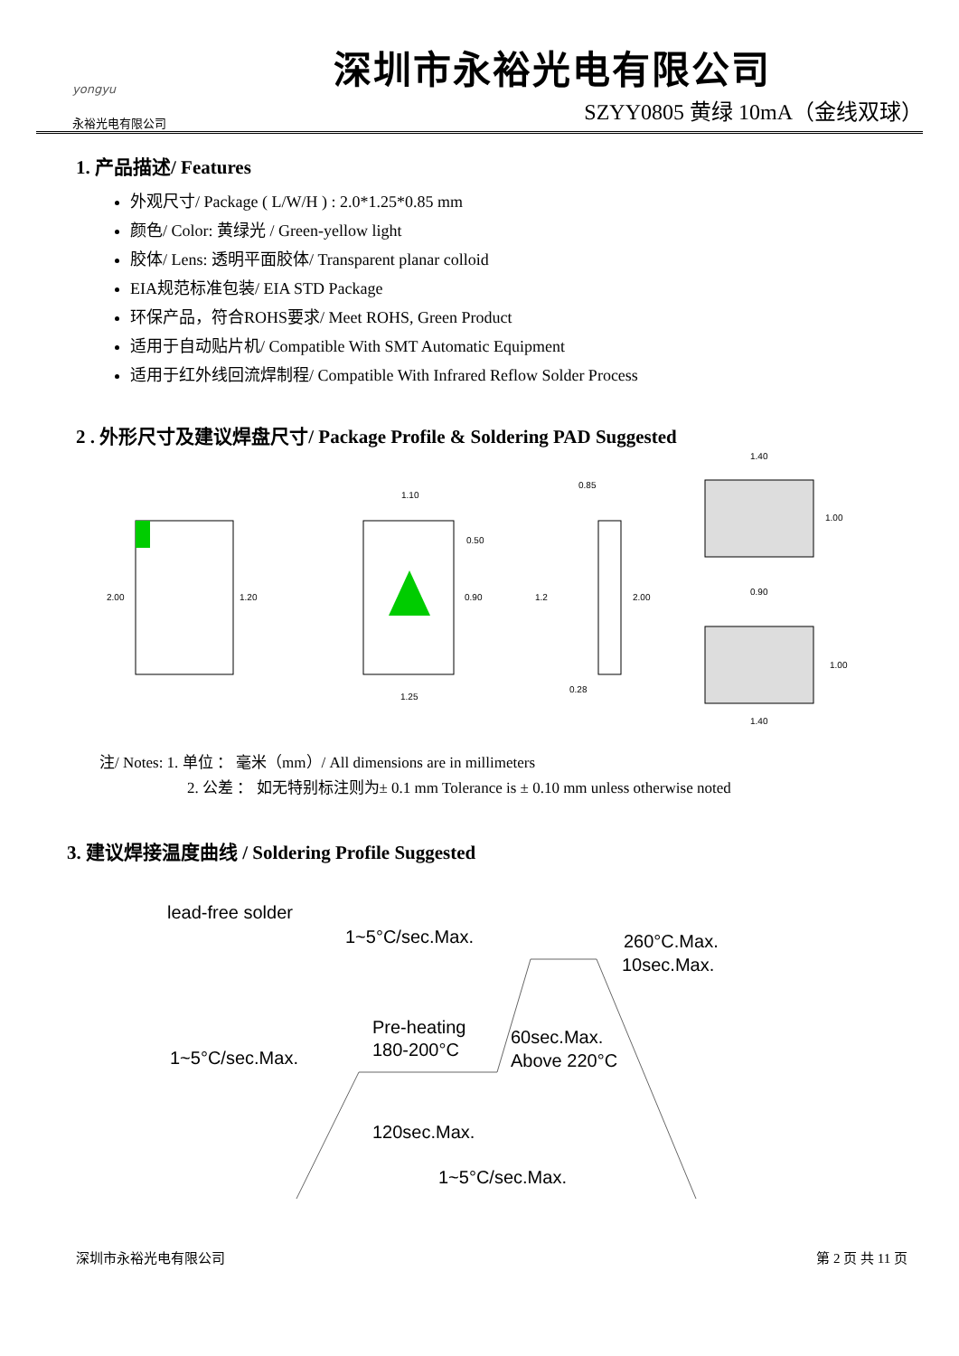yongyu
永裕光电有限公司
深圳市永裕光电有限公司
SZYY0805 黄绿 10mA（金线双球）
1. 产品描述/ Features
外观尺寸/ Package ( L/W/H ) : 2.0*1.25*0.85 mm
颜色/ Color: 黄绿光 / Green-yellow light
胶体/ Lens: 透明平面胶体/ Transparent planar colloid
EIA规范标准包装/ EIA STD Package
环保产品，符合ROHS要求/ Meet ROHS, Green Product
适用于自动贴片机/ Compatible With SMT Automatic Equipment
适用于红外线回流焊制程/ Compatible With Infrared Reflow Solder Process
2 . 外形尺寸及建议焊盘尺寸/ Package Profile & Soldering PAD Suggested
2.00
1.20
1.10
0.50
0.90
1.25
0.85
1.2
2.00
0.28
1.40
1.00
0.90
1.00
1.40
注/ Notes: 1. 单位 ： 毫米（mm）/ All dimensions are in millimeters
2. 公差 ： 如无特别标注则为± 0.1 mm Tolerance is ± 0.10 mm unless otherwise noted
3. 建议焊接温度曲线 / Soldering Profile Suggested
lead-free solder
1~5°C/sec.Max.
260°C.Max.
10sec.Max.
Pre-heating
180-200°C
60sec.Max.
Above 220°C
1~5°C/sec.Max.
120sec.Max.
1~5°C/sec.Max.
深圳市永裕光电有限公司 第 2 页 共 11 页